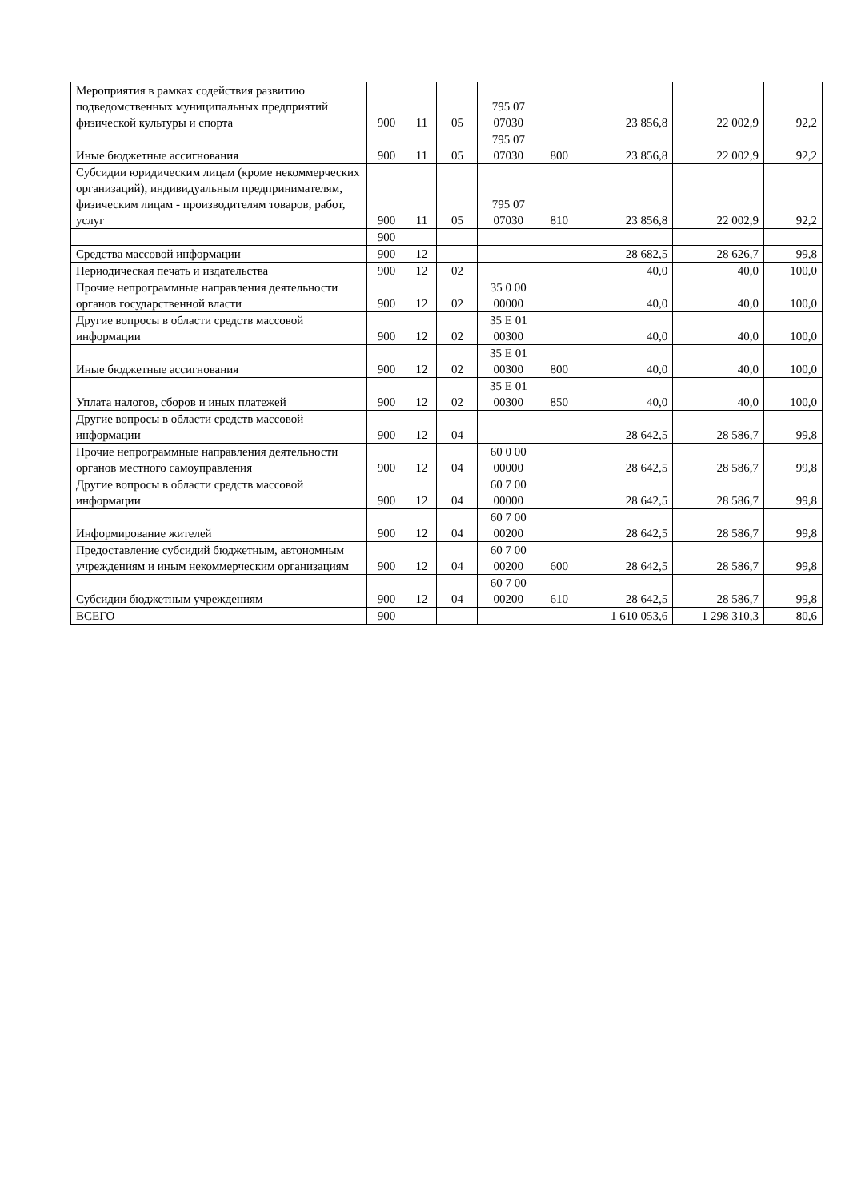| Мероприятия в рамках содействия развитию подведомственных муниципальных предприятий физической культуры и спорта | 900 | 11 | 05 | 795 07 07030 | | 23 856,8 | 22 002,9 | 92,2 |
| Иные бюджетные ассигнования | 900 | 11 | 05 | 795 07 07030 | 800 | 23 856,8 | 22 002,9 | 92,2 |
| Субсидии юридическим лицам (кроме некоммерческих организаций), индивидуальным предпринимателям, физическим лицам - производителям товаров, работ, услуг | 900 | 11 | 05 | 795 07 07030 | 810 | 23 856,8 | 22 002,9 | 92,2 |
| | 900 | | | | | | | |
| Средства массовой информации | 900 | 12 | | | | 28 682,5 | 28 626,7 | 99,8 |
| Периодическая печать и издательства | 900 | 12 | 02 | | | 40,0 | 40,0 | 100,0 |
| Прочие непрограммные направления деятельности органов государственной власти | 900 | 12 | 02 | 35 0 00 00000 | | 40,0 | 40,0 | 100,0 |
| Другие вопросы в области средств массовой информации | 900 | 12 | 02 | 35 Е 01 00300 | | 40,0 | 40,0 | 100,0 |
| Иные бюджетные ассигнования | 900 | 12 | 02 | 35 Е 01 00300 | 800 | 40,0 | 40,0 | 100,0 |
| Уплата налогов, сборов и иных платежей | 900 | 12 | 02 | 35 Е 01 00300 | 850 | 40,0 | 40,0 | 100,0 |
| Другие вопросы в области средств массовой информации | 900 | 12 | 04 | | | 28 642,5 | 28 586,7 | 99,8 |
| Прочие непрограммные направления деятельности органов местного самоуправления | 900 | 12 | 04 | 60 0 00 00000 | | 28 642,5 | 28 586,7 | 99,8 |
| Другие вопросы в области средств массовой информации | 900 | 12 | 04 | 60 7 00 00000 | | 28 642,5 | 28 586,7 | 99,8 |
| Информирование жителей | 900 | 12 | 04 | 60 7 00 00200 | | 28 642,5 | 28 586,7 | 99,8 |
| Предоставление субсидий бюджетным, автономным учреждениям и иным некоммерческим организациям | 900 | 12 | 04 | 60 7 00 00200 | 600 | 28 642,5 | 28 586,7 | 99,8 |
| Субсидии бюджетным учреждениям | 900 | 12 | 04 | 60 7 00 00200 | 610 | 28 642,5 | 28 586,7 | 99,8 |
| ВСЕГО | 900 | | | | | 1 610 053,6 | 1 298 310,3 | 80,6 |